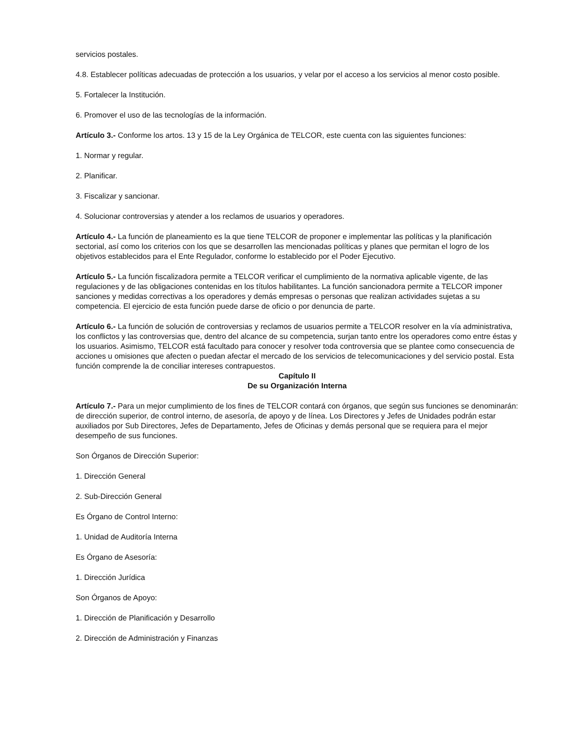servicios postales.
4.8. Establecer políticas adecuadas de protección a los usuarios, y velar por el acceso a los servicios al menor costo posible.
5. Fortalecer la Institución.
6. Promover el uso de las tecnologías de la información.
Artículo 3.- Conforme los artos. 13 y 15 de la Ley Orgánica de TELCOR, este cuenta con las siguientes funciones:
1. Normar y regular.
2. Planificar.
3. Fiscalizar y sancionar.
4. Solucionar controversias y atender a los reclamos de usuarios y operadores.
Artículo 4.- La función de planeamiento es la que tiene TELCOR de proponer e implementar las políticas y la planificación sectorial, así como los criterios con los que se desarrollen las mencionadas políticas y planes que permitan el logro de los objetivos establecidos para el Ente Regulador, conforme lo establecido por el Poder Ejecutivo.
Artículo 5.- La función fiscalizadora permite a TELCOR verificar el cumplimiento de la normativa aplicable vigente, de las regulaciones y de las obligaciones contenidas en los títulos habilitantes. La función sancionadora permite a TELCOR imponer sanciones y medidas correctivas a los operadores y demás empresas o personas que realizan actividades sujetas a su competencia. El ejercicio de esta función puede darse de oficio o por denuncia de parte.
Artículo 6.- La función de solución de controversias y reclamos de usuarios permite a TELCOR resolver en la vía administrativa, los conflictos y las controversias que, dentro del alcance de su competencia, surjan tanto entre los operadores como entre éstas y los usuarios. Asimismo, TELCOR está facultado para conocer y resolver toda controversia que se plantee como consecuencia de acciones u omisiones que afecten o puedan afectar el mercado de los servicios de telecomunicaciones y del servicio postal. Esta función comprende la de conciliar intereses contrapuestos.
Capítulo II
De su Organización Interna
Artículo 7.- Para un mejor cumplimiento de los fines de TELCOR contará con órganos, que según sus funciones se denominarán: de dirección superior, de control interno, de asesoría, de apoyo y de línea. Los Directores y Jefes de Unidades podrán estar auxiliados por Sub Directores, Jefes de Departamento, Jefes de Oficinas y demás personal que se requiera para el mejor desempeño de sus funciones.
Son Órganos de Dirección Superior:
1. Dirección General
2. Sub-Dirección General
Es Órgano de Control Interno:
1. Unidad de Auditoría Interna
Es Órgano de Asesoría:
1. Dirección Jurídica
Son Órganos de Apoyo:
1. Dirección de Planificación y Desarrollo
2. Dirección de Administración y Finanzas